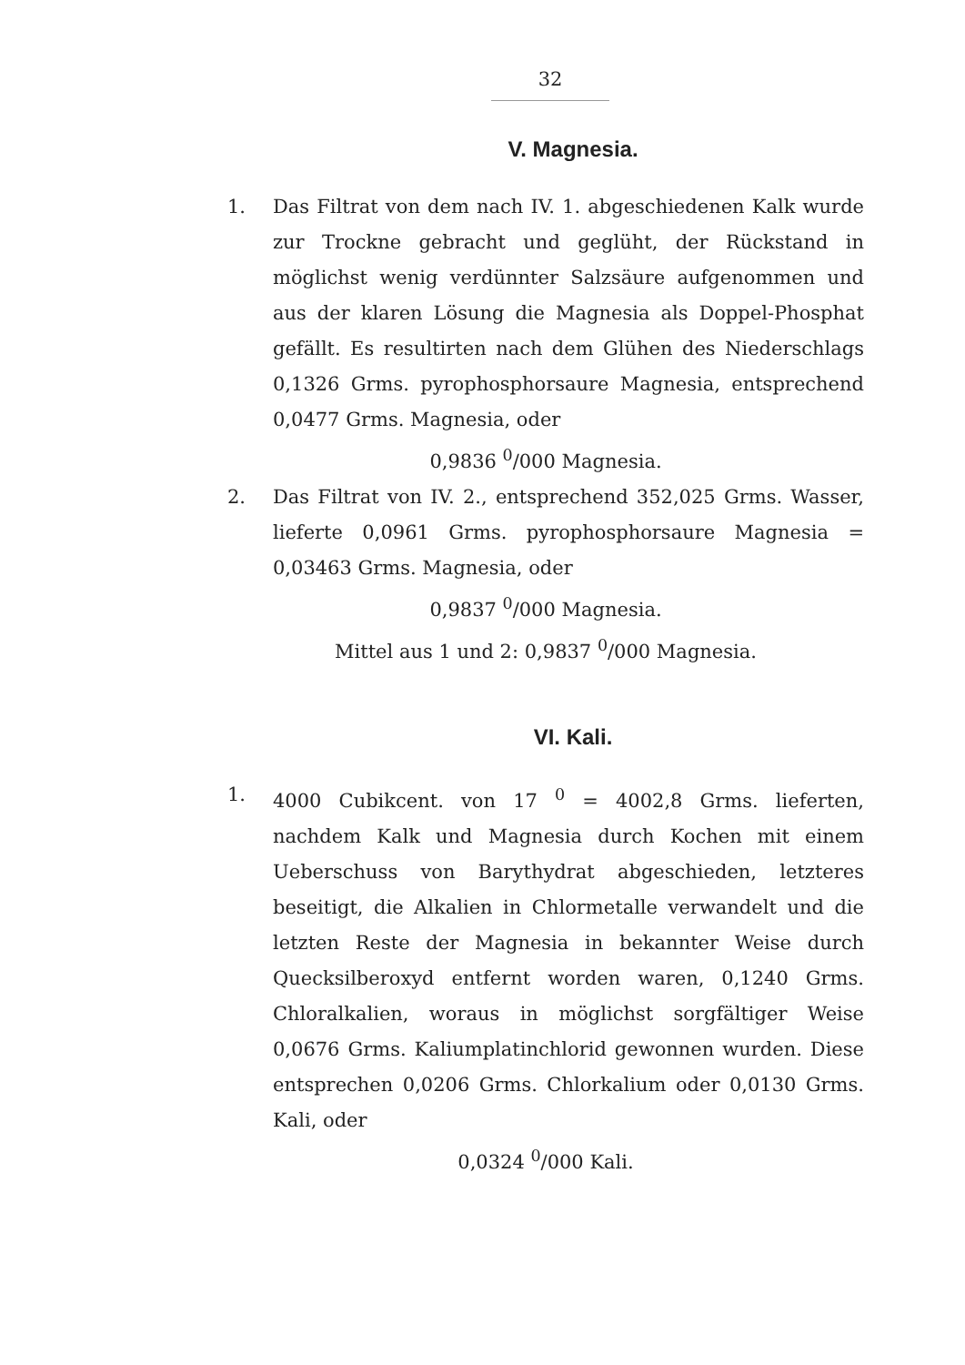32
V. Magnesia.
1. Das Filtrat von dem nach IV. 1. abgeschiedenen Kalk wurde zur Trockne gebracht und geglüht, der Rückstand in möglichst wenig verdünnter Salzsäure aufgenommen und aus der klaren Lösung die Magnesia als Doppel-Phosphat gefällt. Es resultirten nach dem Glühen des Niederschlags 0,1326 Grms. pyrophosphorsaure Magnesia, entsprechend 0,0477 Grms. Magnesia, oder
0,9836 <sup>0</sup>/000 Magnesia.
2. Das Filtrat von IV. 2., entsprechend 352,025 Grms. Wasser, lieferte 0,0961 Grms. pyrophosphorsaure Magnesia = 0,03463 Grms. Magnesia, oder
0,9837 <sup>0</sup>/000 Magnesia.
Mittel aus 1 und 2: 0,9837 <sup>0</sup>/000 Magnesia.
VI. Kali.
1. 4000 Cubikcent. von 17 <sup>0</sup> = 4002,8 Grms. lieferten, nachdem Kalk und Magnesia durch Kochen mit einem Ueberschuss von Barythydrat abgeschieden, letzteres beseitigt, die Alkalien in Chlormetalle verwandelt und die letzten Reste der Magnesia in bekannter Weise durch Quecksilberoxyd entfernt worden waren, 0,1240 Grms. Chloralkalien, woraus in möglichst sorgfältiger Weise 0,0676 Grms. Kaliumplatinchlorid gewonnen wurden. Diese entsprechen 0,0206 Grms. Chlorkalium oder 0,0130 Grms. Kali, oder
0,0324 <sup>0</sup>/000 Kali.